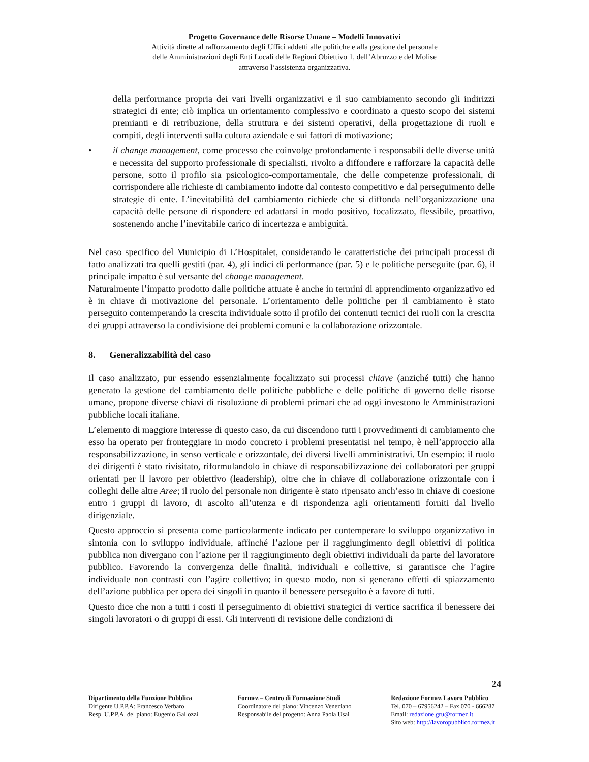Progetto Governance delle Risorse Umane – Modelli Innovativi
Attività dirette al rafforzamento degli Uffici addetti alle politiche e alla gestione del personale
delle Amministrazioni degli Enti Locali delle Regioni Obiettivo 1, dell’Abruzzo e del Molise
attraverso l’assistenza organizzativa.
della performance propria dei vari livelli organizzativi e il suo cambiamento secondo gli indirizzi strategici di ente; ciò implica un orientamento complessivo e coordinato a questo scopo dei sistemi premianti e di retribuzione, della struttura e dei sistemi operativi, della progettazione di ruoli e compiti, degli interventi sulla cultura aziendale e sui fattori di motivazione;
• il change management, come processo che coinvolge profondamente i responsabili delle diverse unità e necessita del supporto professionale di specialisti, rivolto a diffondere e rafforzare la capacità delle persone, sotto il profilo sia psicologico-comportamentale, che delle competenze professionali, di corrispondere alle richieste di cambiamento indotte dal contesto competitivo e dal perseguimento delle strategie di ente. L’inevitabilità del cambiamento richiede che si diffonda nell’organizzazione una capacità delle persone di rispondere ed adattarsi in modo positivo, focalizzato, flessibile, proattivo, sostenendo anche l’inevitabile carico di incertezza e ambiguità.
Nel caso specifico del Municipio di L’Hospitalet, considerando le caratteristiche dei principali processi di fatto analizzati tra quelli gestiti (par. 4), gli indici di performance (par. 5) e le politiche perseguite (par. 6), il principale impatto è sul versante del change management.
Naturalmente l’impatto prodotto dalle politiche attuate è anche in termini di apprendimento organizzativo ed è in chiave di motivazione del personale. L’orientamento delle politiche per il cambiamento è stato perseguito contemperando la crescita individuale sotto il profilo dei contenuti tecnici dei ruoli con la crescita dei gruppi attraverso la condivisione dei problemi comuni e la collaborazione orizzontale.
8. Generalizzabilità del caso
Il caso analizzato, pur essendo essenzialmente focalizzato sui processi chiave (anziché tutti) che hanno generato la gestione del cambiamento delle politiche pubbliche e delle politiche di governo delle risorse umane, propone diverse chiavi di risoluzione di problemi primari che ad oggi investono le Amministrazioni pubbliche locali italiane.
L’elemento di maggiore interesse di questo caso, da cui discendono tutti i provvedimenti di cambiamento che esso ha operato per fronteggiare in modo concreto i problemi presentatisi nel tempo, è nell’approccio alla responsabilizzazione, in senso verticale e orizzontale, dei diversi livelli amministrativi. Un esempio: il ruolo dei dirigenti è stato rivisitato, riformulandolo in chiave di responsabilizzazione dei collaboratori per gruppi orientati per il lavoro per obiettivo (leadership), oltre che in chiave di collaborazione orizzontale con i colleghi delle altre Aree; il ruolo del personale non dirigente è stato ripensato anch’esso in chiave di coesione entro i gruppi di lavoro, di ascolto all’utenza e di rispondenza agli orientamenti forniti dal livello dirigenziale.
Questo approccio si presenta come particolarmente indicato per contemperare lo sviluppo organizzativo in sintonia con lo sviluppo individuale, affinché l’azione per il raggiungimento degli obiettivi di politica pubblica non divergano con l’azione per il raggiungimento degli obiettivi individuali da parte del lavoratore pubblico. Favorendo la convergenza delle finalità, individuali e collettive, si garantisce che l’agire individuale non contrasti con l’agire collettivo; in questo modo, non si generano effetti di spiazzamento dell’azione pubblica per opera dei singoli in quanto il benessere perseguito è a favore di tutti.
Questo dice che non a tutti i costi il perseguimento di obiettivi strategici di vertice sacrifica il benessere dei singoli lavoratori o di gruppi di essi. Gli interventi di revisione delle condizioni di
24
Dipartimento della Funzione Pubblica
Dirigente U.P.P.A: Francesco Verbaro
Resp. U.P.P.A. del piano: Eugenio Gallozzi
Formez – Centro di Formazione Studi
Coordinatore del piano: Vincenzo Veneziano
Responsabile del progetto: Anna Paola Usai
Redazione Formez Lavoro Pubblico
Tel. 070 – 67956242 – Fax 070 - 666287
Email: redazione.gru@formez.it
Sito web: http://lavoropubblico.formez.it